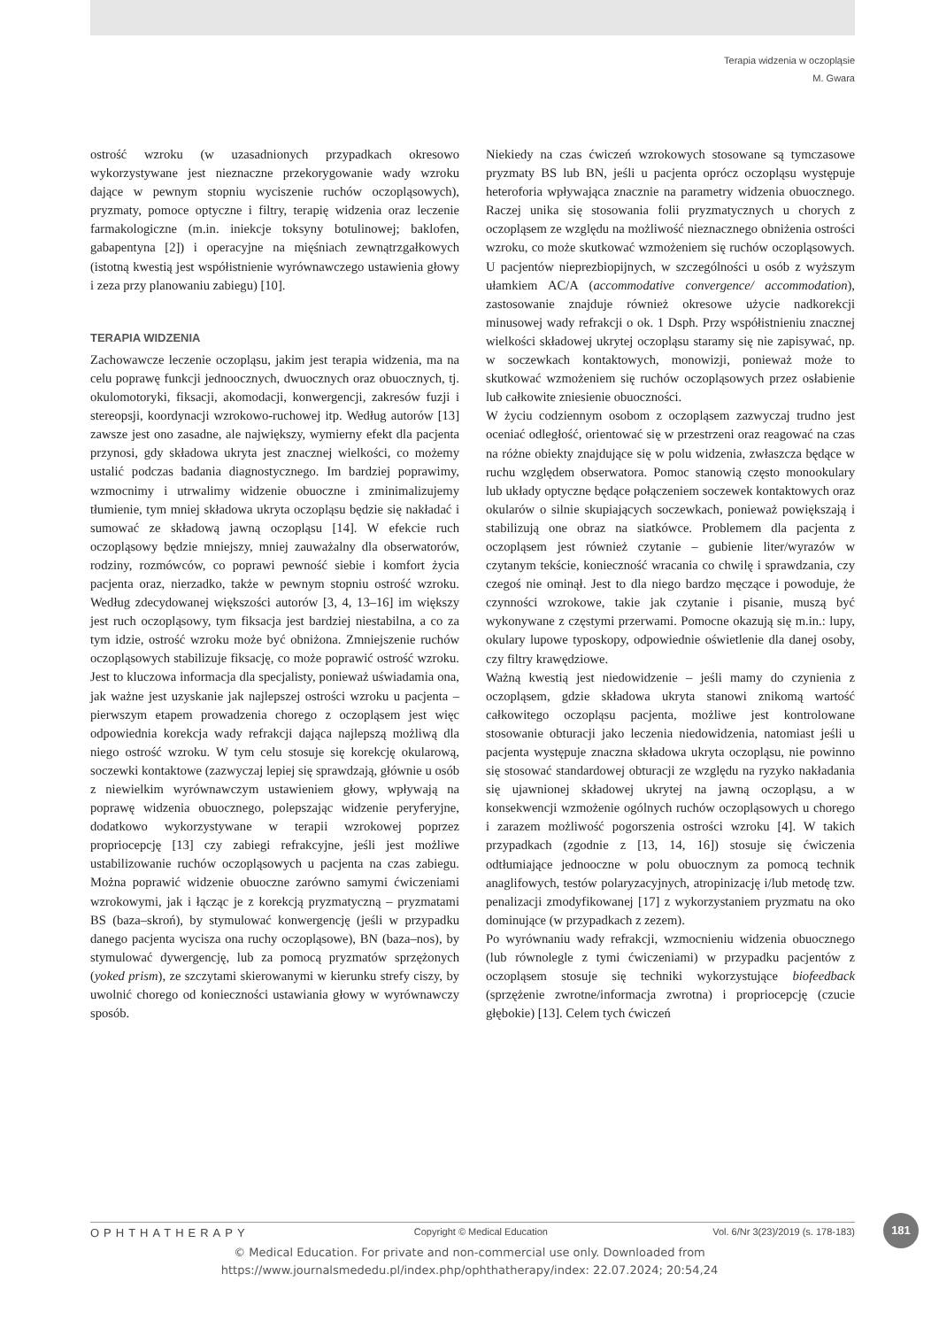Terapia widzenia w oczopląsie
M. Gwara
ostrość wzroku (w uzasadnionych przypadkach okresowo wykorzystywane jest nieznaczne przekorygowanie wady wzroku dające w pewnym stopniu wyciszenie ruchów oczopląsowych), pryzmaty, pomoce optyczne i filtry, terapię widzenia oraz leczenie farmakologiczne (m.in. iniekcje toksyny botulinowej; baklofen, gabapentyna [2]) i operacyjne na mięśniach zewnątrzgałkowych (istotną kwestią jest współistnienie wyrównawczego ustawienia głowy i zeza przy planowaniu zabiegu) [10].
TERAPIA WIDZENIA
Zachowawcze leczenie oczopląsu, jakim jest terapia widzenia, ma na celu poprawę funkcji jednoocznych, dwuocznych oraz obuocznych, tj. okulomotoryki, fiksacji, akomodacji, konwergencji, zakresów fuzji i stereopsji, koordynacji wzrokowo-ruchowej itp. Według autorów [13] zawsze jest ono zasadne, ale największy, wymierny efekt dla pacjenta przynosi, gdy składowa ukryta jest znacznej wielkości, co możemy ustalić podczas badania diagnostycznego. Im bardziej poprawimy, wzmocnimy i utrwalimy widzenie obuoczne i zminimalizujemy tłumienie, tym mniej składowa ukryta oczopląsu będzie się nakładać i sumować ze składową jawną oczopląsu [14]. W efekcie ruch oczopląsowy będzie mniejszy, mniej zauważalny dla obserwatorów, rodziny, rozmówców, co poprawi pewność siebie i komfort życia pacjenta oraz, nierzadko, także w pewnym stopniu ostrość wzroku. Według zdecydowanej większości autorów [3, 4, 13–16] im większy jest ruch oczopląsowy, tym fiksacja jest bardziej niestabilna, a co za tym idzie, ostrość wzroku może być obniżona. Zmniejszenie ruchów oczopląsowych stabilizuje fiksację, co może poprawić ostrość wzroku. Jest to kluczowa informacja dla specjalisty, ponieważ uświadamia ona, jak ważne jest uzyskanie jak najlepszej ostrości wzroku u pacjenta – pierwszym etapem prowadzenia chorego z oczopląsem jest więc odpowiednia korekcja wady refrakcji dająca najlepszą możliwą dla niego ostrość wzroku. W tym celu stosuje się korekcję okularową, soczewki kontaktowe (zazwyczaj lepiej się sprawdzają, głównie u osób z niewielkim wyrównawczym ustawieniem głowy, wpływają na poprawę widzenia obuocznego, polepszając widzenie peryferyjne, dodatkowo wykorzystywane w terapii wzrokowej poprzez propriocepcję [13] czy zabiegi refrakcyjne, jeśli jest możliwe ustabilizowanie ruchów oczopląsowych u pacjenta na czas zabiegu. Można poprawić widzenie obuoczne zarówno samymi ćwiczeniami wzrokowymi, jak i łącząc je z korekcją pryzmatyczną – pryzmatami BS (baza–skroń), by stymulować konwergencję (jeśli w przypadku danego pacjenta wycisza ona ruchy oczopląsowe), BN (baza–nos), by stymulować dywergencję, lub za pomocą pryzmatów sprzężonych (yoked prism), ze szczytami skierowanymi w kierunku strefy ciszy, by uwolnić chorego od konieczności ustawiania głowy w wyrównawczy sposób.
Niekiedy na czas ćwiczeń wzrokowych stosowane są tymczasowe pryzmaty BS lub BN, jeśli u pacjenta oprócz oczopląsu występuje heteroforia wpływająca znacznie na parametry widzenia obuocznego. Raczej unika się stosowania folii pryzmatycznych u chorych z oczopląsem ze względu na możliwość nieznacznego obniżenia ostrości wzroku, co może skutkować wzmożeniem się ruchów oczopląsowych. U pacjentów nieprezbiopijnych, w szczególności u osób z wyższym ułamkiem AC/A (accommodative convergence/ accommodation), zastosowanie znajduje również okresowe użycie nadkorekcji minusowej wady refrakcji o ok. 1 Dsph. Przy współistnieniu znacznej wielkości składowej ukrytej oczopląsu staramy się nie zapisywać, np. w soczewkach kontaktowych, monowizji, ponieważ może to skutkować wzmożeniem się ruchów oczopląsowych przez osłabienie lub całkowite zniesienie obuoczności.
W życiu codziennym osobom z oczopląsem zazwyczaj trudno jest oceniać odległość, orientować się w przestrzeni oraz reagować na czas na różne obiekty znajdujące się w polu widzenia, zwłaszcza będące w ruchu względem obserwatora. Pomoc stanowią często monookulary lub układy optyczne będące połączeniem soczewek kontaktowych oraz okularów o silnie skupiających soczewkach, ponieważ powiększają i stabilizują one obraz na siatkówce. Problemem dla pacjenta z oczopląsem jest również czytanie – gubienie liter/wyrazów w czytanym tekście, konieczność wracania co chwilę i sprawdzania, czy czegoś nie ominął. Jest to dla niego bardzo męczące i powoduje, że czynności wzrokowe, takie jak czytanie i pisanie, muszą być wykonywane z częstymi przerwami. Pomocne okazują się m.in.: lupy, okulary lupowe typoskopy, odpowiednie oświetlenie dla danej osoby, czy filtry krawędziowe.
Ważną kwestią jest niedowidzenie – jeśli mamy do czynienia z oczopląsem, gdzie składowa ukryta stanowi znikomą wartość całkowitego oczopląsu pacjenta, możliwe jest kontrolowane stosowanie obturacji jako leczenia niedowidzenia, natomiast jeśli u pacjenta występuje znaczna składowa ukryta oczopląsu, nie powinno się stosować standardowej obturacji ze względu na ryzyko nakładania się ujawnionej składowej ukrytej na jawną oczopląsu, a w konsekwencji wzmożenie ogólnych ruchów oczopląsowych u chorego i zarazem możliwość pogorszenia ostrości wzroku [4]. W takich przypadkach (zgodnie z [13, 14, 16]) stosuje się ćwiczenia odtłumiające jednooczne w polu obuocznym za pomocą technik anaglifowych, testów polaryzacyjnych, atropinizację i/lub metodę tzw. penalizacji zmodyfikowanej [17] z wykorzystaniem pryzmatu na oko dominujące (w przypadkach z zezem).
Po wyrównaniu wady refrakcji, wzmocnieniu widzenia obuocznego (lub równolegle z tymi ćwiczeniami) w przypadku pacjentów z oczopląsem stosuje się techniki wykorzystujące biofeedback (sprzężenie zwrotne/informacja zwrotna) i propriocepcję (czucie głębokie) [13]. Celem tych ćwiczeń
181
OPHTHATHERAPY Copyright © Medical Education Vol. 6/Nr 3(23)/2019 (s. 178-183)
© Medical Education. For private and non-commercial use only. Downloaded from
https://www.journalsmededu.pl/index.php/ophthatherapy/index: 22.07.2024; 20:54,24